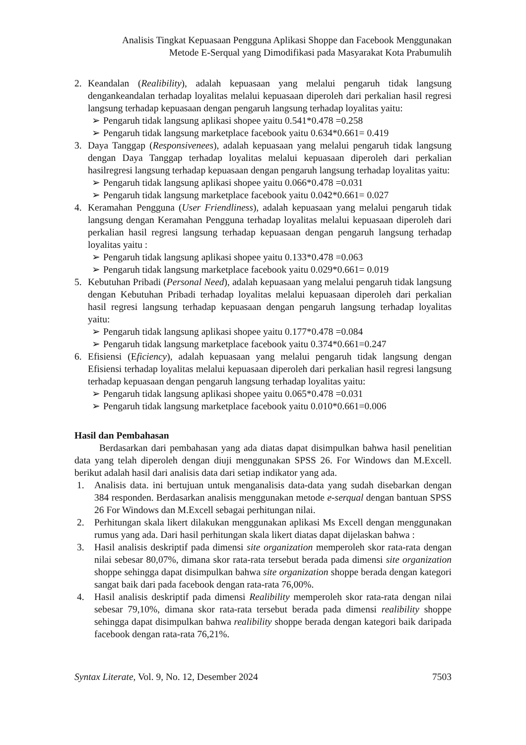Analisis Tingkat Kepuasaan Pengguna Aplikasi Shoppe dan Facebook Menggunakan
Metode E-Serqual yang Dimodifikasi pada Masyarakat Kota Prabumulih
2. Keandalan (Realibility), adalah kepuasaan yang melalui pengaruh tidak langsung dengankeandalan terhadap loyalitas melalui kepuasaan diperoleh dari perkalian hasil regresi langsung terhadap kepuasaan dengan pengaruh langsung terhadap loyalitas yaitu:
➢ Pengaruh tidak langsung aplikasi shopee yaitu 0.541*0.478 =0.258
➢ Pengaruh tidak langsung marketplace facebook yaitu 0.634*0.661= 0.419
3. Daya Tanggap (Responsivenees), adalah kepuasaan yang melalui pengaruh tidak langsung dengan Daya Tanggap terhadap loyalitas melalui kepuasaan diperoleh dari perkalian hasilregresi langsung terhadap kepuasaan dengan pengaruh langsung terhadap loyalitas yaitu:
➢ Pengaruh tidak langsung aplikasi shopee yaitu 0.066*0.478 =0.031
➢ Pengaruh tidak langsung marketplace facebook yaitu 0.042*0.661= 0.027
4. Keramahan Pengguna (User Friendliness), adalah kepuasaan yang melalui pengaruh tidak langsung dengan Keramahan Pengguna terhadap loyalitas melalui kepuasaan diperoleh dari perkalian hasil regresi langsung terhadap kepuasaan dengan pengaruh langsung terhadap loyalitas yaitu :
➢ Pengaruh tidak langsung aplikasi shopee yaitu 0.133*0.478 =0.063
➢ Pengaruh tidak langsung marketplace facebook yaitu 0.029*0.661= 0.019
5. Kebutuhan Pribadi (Personal Need), adalah kepuasaan yang melalui pengaruh tidak langsung dengan Kebutuhan Pribadi terhadap loyalitas melalui kepuasaan diperoleh dari perkalian hasil regresi langsung terhadap kepuasaan dengan pengaruh langsung terhadap loyalitas yaitu:
➢ Pengaruh tidak langsung aplikasi shopee yaitu 0.177*0.478 =0.084
➢ Pengaruh tidak langsung marketplace facebook yaitu 0.374*0.661=0.247
6. Efisiensi (Eficiency), adalah kepuasaan yang melalui pengaruh tidak langsung dengan Efisiensi terhadap loyalitas melalui kepuasaan diperoleh dari perkalian hasil regresi langsung terhadap kepuasaan dengan pengaruh langsung terhadap loyalitas yaitu:
➢ Pengaruh tidak langsung aplikasi shopee yaitu 0.065*0.478 =0.031
➢ Pengaruh tidak langsung marketplace facebook yaitu 0.010*0.661=0.006
Hasil dan Pembahasan
Berdasarkan dari pembahasan yang ada diatas dapat disimpulkan bahwa hasil penelitian data yang telah diperoleh dengan diuji menggunakan SPSS 26. For Windows dan M.Excell. berikut adalah hasil dari analisis data dari setiap indikator yang ada.
1. Analisis data. ini bertujuan untuk menganalisis data-data yang sudah disebarkan dengan 384 responden. Berdasarkan analisis menggunakan metode e-serqual dengan bantuan SPSS 26 For Windows dan M.Excell sebagai perhitungan nilai.
2. Perhitungan skala likert dilakukan menggunakan aplikasi Ms Excell dengan menggunakan rumus yang ada. Dari hasil perhitungan skala likert diatas dapat dijelaskan bahwa :
3. Hasil analisis deskriptif pada dimensi site organization memperoleh skor rata-rata dengan nilai sebesar 80,07%, dimana skor rata-rata tersebut berada pada dimensi site organization shoppe sehingga dapat disimpulkan bahwa site organization shoppe berada dengan kategori sangat baik dari pada facebook dengan rata-rata 76,00%.
4. Hasil analisis deskriptif pada dimensi Realibility memperoleh skor rata-rata dengan nilai sebesar 79,10%, dimana skor rata-rata tersebut berada pada dimensi realibility shoppe sehingga dapat disimpulkan bahwa realibility shoppe berada dengan kategori baik daripada facebook dengan rata-rata 76,21%.
Syntax Literate, Vol. 9, No. 12, Desember 2024 7503